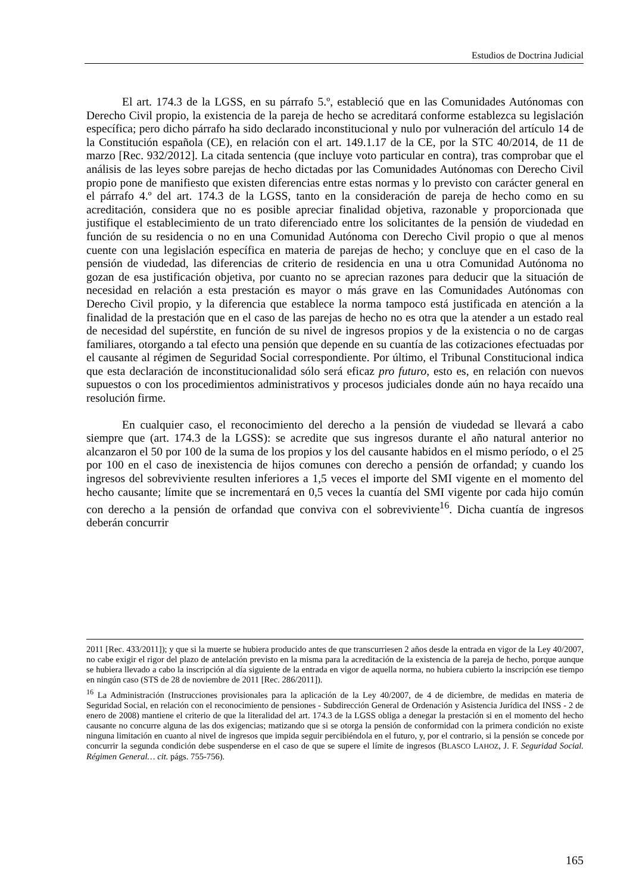Estudios de Doctrina Judicial
El art. 174.3 de la LGSS, en su párrafo 5.º, estableció que en las Comunidades Autónomas con Derecho Civil propio, la existencia de la pareja de hecho se acreditará conforme establezca su legislación específica; pero dicho párrafo ha sido declarado inconstitucional y nulo por vulneración del artículo 14 de la Constitución española (CE), en relación con el art. 149.1.17 de la CE, por la STC 40/2014, de 11 de marzo [Rec. 932/2012]. La citada sentencia (que incluye voto particular en contra), tras comprobar que el análisis de las leyes sobre parejas de hecho dictadas por las Comunidades Autónomas con Derecho Civil propio pone de manifiesto que existen diferencias entre estas normas y lo previsto con carácter general en el párrafo 4.º del art. 174.3 de la LGSS, tanto en la consideración de pareja de hecho como en su acreditación, considera que no es posible apreciar finalidad objetiva, razonable y proporcionada que justifique el establecimiento de un trato diferenciado entre los solicitantes de la pensión de viudedad en función de su residencia o no en una Comunidad Autónoma con Derecho Civil propio o que al menos cuente con una legislación específica en materia de parejas de hecho; y concluye que en el caso de la pensión de viudedad, las diferencias de criterio de residencia en una u otra Comunidad Autónoma no gozan de esa justificación objetiva, por cuanto no se aprecian razones para deducir que la situación de necesidad en relación a esta prestación es mayor o más grave en las Comunidades Autónomas con Derecho Civil propio, y la diferencia que establece la norma tampoco está justificada en atención a la finalidad de la prestación que en el caso de las parejas de hecho no es otra que la atender a un estado real de necesidad del supérstite, en función de su nivel de ingresos propios y de la existencia o no de cargas familiares, otorgando a tal efecto una pensión que depende en su cuantía de las cotizaciones efectuadas por el causante al régimen de Seguridad Social correspondiente. Por último, el Tribunal Constitucional indica que esta declaración de inconstitucionalidad sólo será eficaz pro futuro, esto es, en relación con nuevos supuestos o con los procedimientos administrativos y procesos judiciales donde aún no haya recaído una resolución firme.
En cualquier caso, el reconocimiento del derecho a la pensión de viudedad se llevará a cabo siempre que (art. 174.3 de la LGSS): se acredite que sus ingresos durante el año natural anterior no alcanzaron el 50 por 100 de la suma de los propios y los del causante habidos en el mismo período, o el 25 por 100 en el caso de inexistencia de hijos comunes con derecho a pensión de orfandad; y cuando los ingresos del sobreviviente resulten inferiores a 1,5 veces el importe del SMI vigente en el momento del hecho causante; límite que se incrementará en 0,5 veces la cuantía del SMI vigente por cada hijo común con derecho a la pensión de orfandad que conviva con el sobreviviente<sup>16</sup>. Dicha cuantía de ingresos deberán concurrir
2011 [Rec. 433/2011]); y que si la muerte se hubiera producido antes de que transcurriesen 2 años desde la entrada en vigor de la Ley 40/2007, no cabe exigir el rigor del plazo de antelación previsto en la misma para la acreditación de la existencia de la pareja de hecho, porque aunque se hubiera llevado a cabo la inscripción al día siguiente de la entrada en vigor de aquella norma, no hubiera cubierto la inscripción ese tiempo en ningún caso (STS de 28 de noviembre de 2011 [Rec. 286/2011]).
<sup>16</sup> La Administración (Instrucciones provisionales para la aplicación de la Ley 40/2007, de 4 de diciembre, de medidas en materia de Seguridad Social, en relación con el reconocimiento de pensiones - Subdirección General de Ordenación y Asistencia Jurídica del INSS - 2 de enero de 2008) mantiene el criterio de que la literalidad del art. 174.3 de la LGSS obliga a denegar la prestación si en el momento del hecho causante no concurre alguna de las dos exigencias; matizando que si se otorga la pensión de conformidad con la primera condición no existe ninguna limitación en cuanto al nivel de ingresos que impida seguir percibiéndola en el futuro, y, por el contrario, si la pensión se concede por concurrir la segunda condición debe suspenderse en el caso de que se supere el límite de ingresos (BLASCO LAHOZ, J. F. Seguridad Social. Régimen General… cit. págs. 755-756).
165